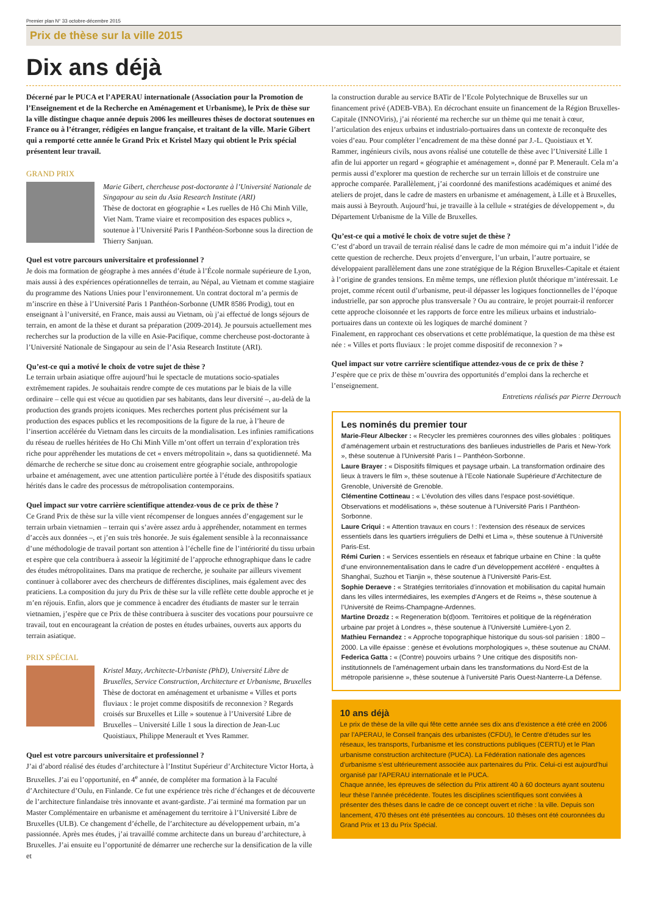Premier plan N° 33 octobre-décembre 2015
Prix de thèse sur la ville 2015
Dix ans déjà
Décerné par le PUCA et l’APERAU internationale (Association pour la Promotion de l’Enseignement et de la Recherche en Aménagement et Urbanisme), le Prix de thèse sur la ville distingue chaque année depuis 2006 les meilleures thèses de doctorat soutenues en France ou à l’étranger, rédigées en langue française, et traitant de la ville. Marie Gibert qui a remporté cette année le Grand Prix et Kristel Mazy qui obtient le Prix spécial présentent leur travail.
GRAND PRIX
Marie Gibert, chercheuse post-doctorante à l’Université Nationale de Singapour au sein du Asia Research Institute (ARI)
Thèse de doctorat en géographie « Les ruelles de Hô Chi Minh Ville, Viet Nam. Trame viaire et recomposition des espaces publics », soutenue à l’Université Paris I Panthéon-Sorbonne sous la direction de Thierry Sanjuan.
Quel est votre parcours universitaire et professionnel ?
Je dois ma formation de géographe à mes années d’étude à l’École normale supérieure de Lyon, mais aussi à des expériences opérationnelles de terrain, au Népal, au Vietnam et comme stagiaire du programme des Nations Unies pour l’environnement. Un contrat doctoral m’a permis de m’inscrire en thèse à l’Université Paris 1 Panthéon-Sorbonne (UMR 8586 Prodig), tout en enseignant à l’université, en France, mais aussi au Vietnam, où j’ai effectué de longs séjours de terrain, en amont de la thèse et durant sa préparation (2009-2014). Je poursuis actuellement mes recherches sur la production de la ville en Asie-Pacifique, comme chercheuse post-doctorante à l’Université Nationale de Singapour au sein de l’Asia Research Institute (ARI).
Qu’est-ce qui a motivé le choix de votre sujet de thèse ?
Le terrain urbain asiatique offre aujourd’hui le spectacle de mutations socio-spatiales extrêmement rapides. Je souhaitais rendre compte de ces mutations par le biais de la ville ordinaire – celle qui est vécue au quotidien par ses habitants, dans leur diversité –, au-delà de la production des grands projets iconiques. Mes recherches portent plus précisément sur la production des espaces publics et les recompositions de la figure de la rue, à l’heure de l’insertion accélérée du Vietnam dans les circuits de la mondialisation. Les infinies ramifications du réseau de ruelles héritées de Ho Chi Minh Ville m’ont offert un terrain d’exploration très riche pour appréhender les mutations de cet « envers métropolitain », dans sa quotidienneté. Ma démarche de recherche se situe donc au croisement entre géographie sociale, anthropologie urbaine et aménagement, avec une attention particulière portée à l’étude des dispositifs spatiaux hérités dans le cadre des processus de métropolisation contemporains.
Quel impact sur votre carrière scientifique attendez-vous de ce prix de thèse ?
Ce Grand Prix de thèse sur la ville vient récompenser de longues années d’engagement sur le terrain urbain vietnamien – terrain qui s’avère assez ardu à appréhender, notamment en termes d’accès aux données –, et j’en suis très honorée. Je suis également sensible à la reconnaissance d’une méthodologie de travail portant son attention à l’échelle fine de l’intériorité du tissu urbain et espère que cela contribuera à asseoir la légitimité de l’approche ethnographique dans le cadre des études métropolitaines. Dans ma pratique de recherche, je souhaite par ailleurs vivement continuer à collaborer avec des chercheurs de différentes disciplines, mais également avec des praticiens. La composition du jury du Prix de thèse sur la ville reflète cette double approche et je m’en réjouis. Enfin, alors que je commence à encadrer des étudiants de master sur le terrain vietnamien, j’espère que ce Prix de thèse contribuera à susciter des vocations pour poursuivre ce travail, tout en encourageant la création de postes en études urbaines, ouverts aux apports du terrain asiatique.
PRIX SPÉCIAL
Kristel Mazy, Architecte-Urbaniste (PhD), Université Libre de Bruxelles, Service Construction, Architecture et Urbanisme, Bruxelles
Thèse de doctorat en aménagement et urbanisme « Villes et ports fluviaux : le projet comme dispositifs de reconnexion ? Regards croisés sur Bruxelles et Lille » soutenue à l’Université Libre de Bruxelles – Université Lille 1 sous la direction de Jean-Luc Quoistiaux, Philippe Menerault et Yves Rammer.
Quel est votre parcours universitaire et professionnel ?
J’ai d’abord réalisé des études d’architecture à l’Institut Supérieur d’Architecture Victor Horta, à Bruxelles. J’ai eu l’opportunité, en 4<sup>e</sup> année, de compléter ma formation à la Faculté d’Architecture d’Oulu, en Finlande. Ce fut une expérience très riche d’échanges et de découverte de l’architecture finlandaise très innovante et avant-gardiste. J’ai terminé ma formation par un Master Complémentaire en urbanisme et aménagement du territoire à l’Université Libre de Bruxelles (ULB). Ce changement d’échelle, de l’architecture au développement urbain, m’a passionnée. Après mes études, j’ai travaillé comme architecte dans un bureau d’architecture, à Bruxelles. J’ai ensuite eu l’opportunité de démarrer une recherche sur la densification de la ville et
la construction durable au service BATir de l’Ecole Polytechnique de Bruxelles sur un financement privé (ADEB-VBA). En décrochant ensuite un financement de la Région Bruxelles-Capitale (INNOViris), j’ai réorienté ma recherche sur un thème qui me tenait à cœur, l’articulation des enjeux urbains et industrialo-portuaires dans un contexte de reconquête des voies d’eau. Pour compléter l’encadrement de ma thèse donné par J.-L. Quoistiaux et Y. Rammer, ingénieurs civils, nous avons réalisé une cotutelle de thèse avec l’Université Lille 1 afin de lui apporter un regard « géographie et aménagement », donné par P. Menerault. Cela m’a permis aussi d’explorer ma question de recherche sur un terrain lillois et de construire une approche comparée. Parallèlement, j’ai coordonné des manifestions académiques et animé des ateliers de projet, dans le cadre de masters en urbanisme et aménagement, à Lille et à Bruxelles, mais aussi à Beyrouth. Aujourd’hui, je travaille à la cellule « stratégies de développement », du Département Urbanisme de la Ville de Bruxelles.
Qu’est-ce qui a motivé le choix de votre sujet de thèse ?
C’est d’abord un travail de terrain réalisé dans le cadre de mon mémoire qui m’a induit l’idée de cette question de recherche. Deux projets d’envergure, l’un urbain, l’autre portuaire, se développaient parallèlement dans une zone stratégique de la Région Bruxelles-Capitale et étaient à l’origine de grandes tensions. En même temps, une réflexion plutôt théorique m’intéressait. Le projet, comme récent outil d’urbanisme, peut-il dépasser les logiques fonctionnelles de l’époque industrielle, par son approche plus transversale ? Ou au contraire, le projet pourrait-il renforcer cette approche cloisonnée et les rapports de force entre les milieux urbains et industrialo-portuaires dans un contexte où les logiques de marché dominent ?
Finalement, en rapprochant ces observations et cette problématique, la question de ma thèse est née : « Villes et ports fluviaux : le projet comme dispositif de reconnexion ? »
Quel impact sur votre carrière scientifique attendez-vous de ce prix de thèse ?
J’espère que ce prix de thèse m’ouvrira des opportunités d’emploi dans la recherche et l’enseignement.
Entretiens réalisés par Pierre Derrouch
Les nominés du premier tour
Marie-Fleur Albecker : « Recycler les premières couronnes des villes globales : politiques d’aménagement urbain et restructurations des banlieues industrielles de Paris et New-York », thèse soutenue à l’Université Paris I – Panthéon-Sorbonne.
Laure Brayer : « Dispositifs filmiques et paysage urbain. La transformation ordinaire des lieux à travers le film », thèse soutenue à l’Ecole Nationale Supérieure d’Architecture de Grenoble, Université de Grenoble.
Clémentine Cottineau : « L’évolution des villes dans l’espace post-soviétique. Observations et modélisations », thèse soutenue à l’Université Paris I Panthéon-Sorbonne.
Laure Criqui : « Attention travaux en cours ! : l’extension des réseaux de services essentiels dans les quartiers irréguliers de Delhi et Lima », thèse soutenue à l’Université Paris-Est.
Rémi Curien : « Services essentiels en réseaux et fabrique urbaine en Chine : la quête d’une environnementalisation dans le cadre d’un développement accéléré - enquêtes à Shanghaï, Suzhou et Tianjin », thèse soutenue à l’Université Paris-Est.
Sophie Deraeve : « Stratégies territoriales d’innovation et mobilisation du capital humain dans les villes intermédiaires, les exemples d’Angers et de Reims », thèse soutenue à l’Université de Reims-Champagne-Ardennes.
Martine Drozdz : « Regeneration b(d)oom. Territoires et politique de la régénération urbaine par projet à Londres », thèse soutenue à l’Université Lumière-Lyon 2.
Mathieu Fernandez : « Approche topographique historique du sous-sol parisien : 1800 – 2000. La ville épaisse : genèse et évolutions morphologiques », thèse soutenue au CNAM.
Federica Gatta : « (Contre) pouvoirs urbains ? Une critique des dispositifs non-institutionnels de l’aménagement urbain dans les transformations du Nord-Est de la métropole parisienne », thèse soutenue à l’université Paris Ouest-Nanterre-La Défense.
10 ans déjà
Le prix de thèse de la ville qui fête cette année ses dix ans d’existence a été créé en 2006 par l’APERAU, le Conseil français des urbanistes (CFDU), le Centre d’études sur les réseaux, les transports, l’urbanisme et les constructions publiques (CERTU) et le Plan urbanisme construction architecture (PUCA). La Fédération nationale des agences d’urbanisme s’est ultérieurement associée aux partenaires du Prix. Celui-ci est aujourd’hui organisé par l’APERAU internationale et le PUCA.
Chaque année, les épreuves de sélection du Prix attirent 40 à 60 docteurs ayant soutenu leur thèse l’année précédente. Toutes les disciplines scientifiques sont conviées à présenter des thèses dans le cadre de ce concept ouvert et riche : la ville. Depuis son lancement, 470 thèses ont été présentées au concours. 10 thèses ont été couronnées du Grand Prix et 13 du Prix Spécial.